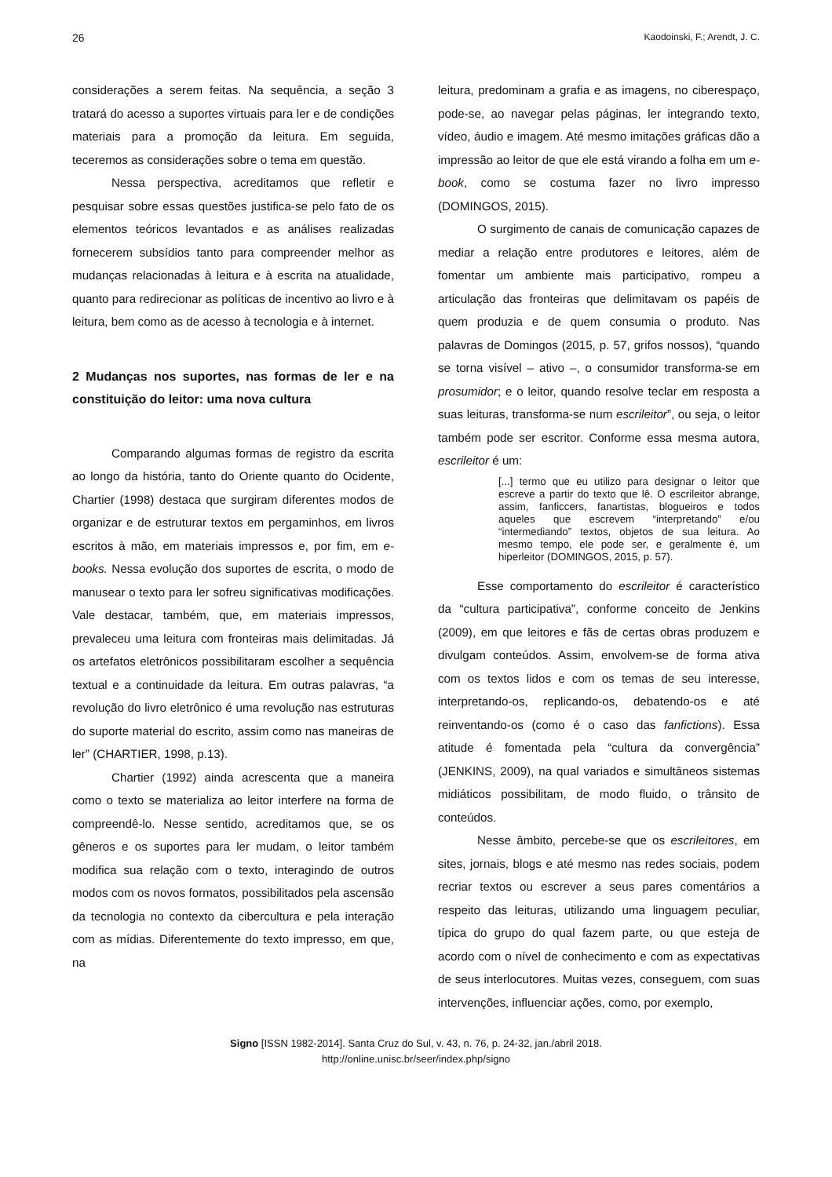26 Kaodoinski, F.; Arendt, J. C.
considerações a serem feitas. Na sequência, a seção 3 tratará do acesso a suportes virtuais para ler e de condições materiais para a promoção da leitura. Em seguida, teceremos as considerações sobre o tema em questão.
Nessa perspectiva, acreditamos que refletir e pesquisar sobre essas questões justifica-se pelo fato de os elementos teóricos levantados e as análises realizadas fornecerem subsídios tanto para compreender melhor as mudanças relacionadas à leitura e à escrita na atualidade, quanto para redirecionar as políticas de incentivo ao livro e à leitura, bem como as de acesso à tecnologia e à internet.
2 Mudanças nos suportes, nas formas de ler e na constituição do leitor: uma nova cultura
Comparando algumas formas de registro da escrita ao longo da história, tanto do Oriente quanto do Ocidente, Chartier (1998) destaca que surgiram diferentes modos de organizar e de estruturar textos em pergaminhos, em livros escritos à mão, em materiais impressos e, por fim, em e-books. Nessa evolução dos suportes de escrita, o modo de manusear o texto para ler sofreu significativas modificações. Vale destacar, também, que, em materiais impressos, prevaleceu uma leitura com fronteiras mais delimitadas. Já os artefatos eletrônicos possibilitaram escolher a sequência textual e a continuidade da leitura. Em outras palavras, “a revolução do livro eletrônico é uma revolução nas estruturas do suporte material do escrito, assim como nas maneiras de ler” (CHARTIER, 1998, p.13).
Chartier (1992) ainda acrescenta que a maneira como o texto se materializa ao leitor interfere na forma de compreendê-lo. Nesse sentido, acreditamos que, se os gêneros e os suportes para ler mudam, o leitor também modifica sua relação com o texto, interagindo de outros modos com os novos formatos, possibilitados pela ascensão da tecnologia no contexto da cibercultura e pela interação com as mídias. Diferentemente do texto impresso, em que, na
leitura, predominam a grafia e as imagens, no ciberespaço, pode-se, ao navegar pelas páginas, ler integrando texto, vídeo, áudio e imagem. Até mesmo imitações gráficas dão a impressão ao leitor de que ele está virando a folha em um e-book, como se costuma fazer no livro impresso (DOMINGOS, 2015).
O surgimento de canais de comunicação capazes de mediar a relação entre produtores e leitores, além de fomentar um ambiente mais participativo, rompeu a articulação das fronteiras que delimitavam os papéis de quem produzia e de quem consumia o produto. Nas palavras de Domingos (2015, p. 57, grifos nossos), “quando se torna visível – ativo –, o consumidor transforma-se em prosumidor; e o leitor, quando resolve teclar em resposta a suas leituras, transforma-se num escrileitor”, ou seja, o leitor também pode ser escritor. Conforme essa mesma autora, escrileitor é um:
[...] termo que eu utilizo para designar o leitor que escreve a partir do texto que lê. O escrileitor abrange, assim, fanficcers, fanartistas, blogueiros e todos aqueles que escrevem “interpretando” e/ou “intermediando” textos, objetos de sua leitura. Ao mesmo tempo, ele pode ser, e geralmente é, um hiperleitor (DOMINGOS, 2015, p. 57).
Esse comportamento do escrileitor é característico da “cultura participativa”, conforme conceito de Jenkins (2009), em que leitores e fãs de certas obras produzem e divulgam conteúdos. Assim, envolvem-se de forma ativa com os textos lidos e com os temas de seu interesse, interpretando-os, replicando-os, debatendo-os e até reinventando-os (como é o caso das fanfictions). Essa atitude é fomentada pela “cultura da convergência” (JENKINS, 2009), na qual variados e simultâneos sistemas midiáticos possibilitam, de modo fluido, o trânsito de conteúdos.
Nesse âmbito, percebe-se que os escrileitores, em sites, jornais, blogs e até mesmo nas redes sociais, podem recriar textos ou escrever a seus pares comentários a respeito das leituras, utilizando uma linguagem peculiar, típica do grupo do qual fazem parte, ou que esteja de acordo com o nível de conhecimento e com as expectativas de seus interlocutores. Muitas vezes, conseguem, com suas intervenções, influenciar ações, como, por exemplo,
Signo [ISSN 1982-2014]. Santa Cruz do Sul, v. 43, n. 76, p. 24-32, jan./abril 2018.
http://online.unisc.br/seer/index.php/signo